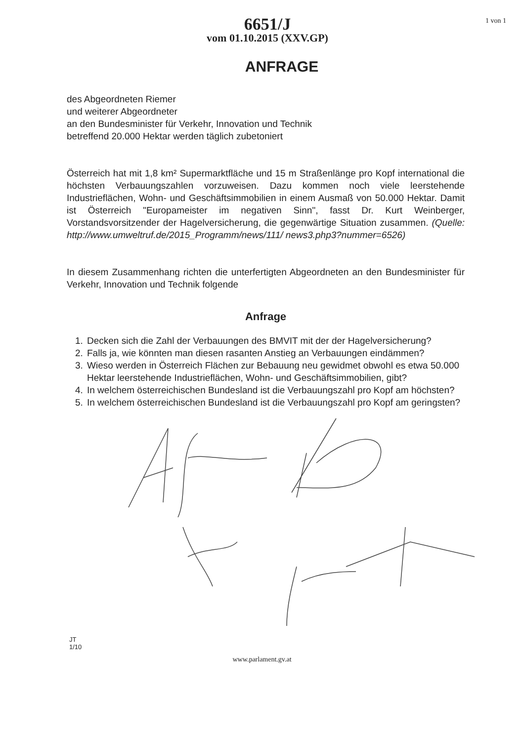6651/J
vom 01.10.2015 (XXV.GP)
1 von 1
ANFRAGE
des Abgeordneten Riemer
und weiterer Abgeordneter
an den Bundesminister für Verkehr, Innovation und Technik
betreffend 20.000 Hektar werden täglich zubetoniert
Österreich hat mit 1,8 km² Supermarktfläche und 15 m Straßenlänge pro Kopf international die höchsten Verbauungszahlen vorzuweisen. Dazu kommen noch viele leerstehende Industrieflächen, Wohn- und Geschäftsimmobilien in einem Ausmaß von 50.000 Hektar. Damit ist Österreich "Europameister im negativen Sinn", fasst Dr. Kurt Weinberger, Vorstandsvorsitzender der Hagelversicherung, die gegenwärtige Situation zusammen. (Quelle: http://www.umweltruf.de/2015_Programm/news/111/ news3.php3?nummer=6526)
In diesem Zusammenhang richten die unterfertigten Abgeordneten an den Bundesminister für Verkehr, Innovation und Technik folgende
Anfrage
1. Decken sich die Zahl der Verbauungen des BMVIT mit der der Hagelversicherung?
2. Falls ja, wie könnten man diesen rasanten Anstieg an Verbauungen eindämmen?
3. Wieso werden in Österreich Flächen zur Bebauung neu gewidmet obwohl es etwa 50.000 Hektar leerstehende Industrieflächen, Wohn- und Geschäftsimmobilien, gibt?
4. In welchem österreichischen Bundesland ist die Verbauungszahl pro Kopf am höchsten?
5. In welchem österreichischen Bundesland ist die Verbauungszahl pro Kopf am geringsten?
JT
1/10
www.parlament.gv.at